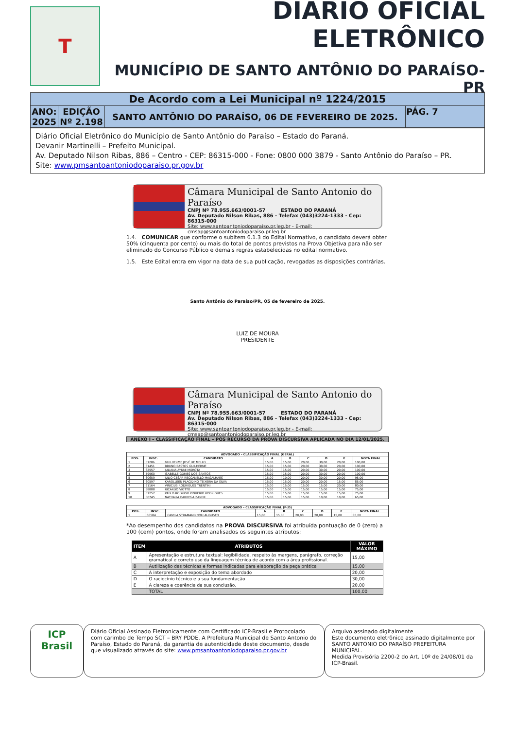T
DIÁRIO OFICIAL ELETRÔNICO
MUNICÍPIO DE SANTO ANTÔNIO DO PARAÍSO-PR
| De Acordo com a Lei Municipal nº 1224/2015 | | | |
| ANO: 2025 | EDIÇÃO Nº 2.198 | SANTO ANTÔNIO DO PARAÍSO, 06 DE FEVEREIRO DE 2025. | PÁG. 7 |
Diário Oficial Eletrônico do Município de Santo Antônio do Paraíso – Estado do Paraná.
Devanir Martinelli – Prefeito Municipal.
Av. Deputado Nilson Ribas, 886 – Centro - CEP: 86315-000 - Fone: 0800 000 3879 - Santo Antônio do Paraíso – PR.
Site: www.pmsantoantoniodoparaiso.pr.gov.br
Câmara Municipal de Santo Antonio do Paraíso
CNPJ Nº 78.955.663/0001-57 ESTADO DO PARANÁ
Av. Deputado Nilson Ribas, 886 - Telefax (043)3224-1333 - Cep: 86315-000
Site: www.santoantoniodoparaiso.pr.leg.br - E-mail: cmsap@santoantoniodoparaiso.pr.leg.br
1.4. COMUNICAR que conforme o subitem 6.1.3 do Edital Normativo, o candidato deverá obter 50% (cinquenta por cento) ou mais do total de pontos previstos na Prova Objetiva para não ser eliminado do Concurso Público e demais regras estabelecidas no edital normativo.
1.5. Este Edital entra em vigor na data de sua publicação, revogadas as disposições contrárias.
Santo Antônio do Paraíso/PR, 05 de fevereiro de 2025.
LUIZ DE MOURA
PRESIDENTE
Câmara Municipal de Santo Antonio do Paraíso
CNPJ Nº 78.955.663/0001-57 ESTADO DO PARANÁ
Av. Deputado Nilson Ribas, 886 - Telefax (043)3224-1333 - Cep: 86315-000
Site: www.santoantoniodoparaiso.pr.leg.br - E-mail: cmsap@santoantoniodoparaiso.pr.leg.br
ANEXO I – CLASSIFICAÇÃO FINAL – PÓS RECURSO DA PROVA DISCURSIVA APLICADA NO DIA 12/01/2025.
| ADVOGADO – CLASSIFICAÇÃO FINAL (GERAL) | | | | | | | | |
| --- | --- | --- | --- | --- | --- | --- | --- | --- |
| POS. | INSC. | CANDIDATO | A | B | C | D | E | NOTA FINAL |
| 1 | 61286 | GUILHERME JOSÉ DE MELLO | 15,00 | 15,00 | 20,00 | 30,00 | 20,00 | 100,00 |
| 2 | 61451 | BRUNO BASTOS GUILHERME | 15,00 | 15,00 | 20,00 | 30,00 | 20,00 | 100,00 |
| 3 | 62557 | JULIANA AYUMI MOROTA | 15,00 | 15,00 | 20,00 | 30,00 | 20,00 | 100,00 |
| 4 | 59960 | ISABELLE GOMES DOS SANTOS | 15,00 | 15,00 | 20,00 | 30,00 | 20,00 | 100,00 |
| 5 | 60659 | JULIO CESAR RECCANELLO MAGALHAES | 15,00 | 10,00 | 20,00 | 30,00 | 20,00 | 95,00 |
| 6 | 60597 | KAROLLEEN PLACIDINO TEIXEIRA DA SILVA | 15,00 | 15,00 | 20,00 | 20,00 | 15,00 | 85,00 |
| 7 | 61164 | VINICIUS RODRIGUES TRENTINI | 15,00 | 15,00 | 15,00 | 15,00 | 20,00 | 80,00 |
| 8 | 58888 | RICARDO VIOTTO | 15,00 | 15,00 | 15,00 | 15,00 | 15,00 | 75,00 |
| 9 | 61257 | PABLO RODRIGO PINHEIRO RODRIGUES | 15,00 | 15,00 | 15,00 | 15,00 | 15,00 | 75,00 |
| 10 | 60745 | NATHALIA BARBOSA ZANINI | 15,00 | 15,00 | 15,00 | 10,00 | 10,00 | 65,00 |
| ADVOGADO – CLASSIFICAÇÃO FINAL (PcD) | | | | | | | | |
| --- | --- | --- | --- | --- | --- | --- | --- | --- |
| POS. | INSC. | CANDIDATO | A | B | C | D | E | NOTA FINAL |
| 1 | 60584 | CAMILA STRAMANDINOLI AUGUSTO | 15,00 | 15,00 | 20,00 | 20,00 | 15,00 | 85,00 |
*Ao desempenho dos candidatos na PROVA DISCURSIVA foi atribuída pontuação de 0 (zero) a 100 (cem) pontos, onde foram analisados os seguintes atributos:
| ITEM | ATRIBUTOS | VALOR MÁXIMO |
| --- | --- | --- |
| A | Apresentação e estrutura textual: legibilidade, respeito às margens, parágrafo, correção gramatical e correto uso da linguagem técnica de acordo com a área profissional. | 15,00 |
| B | Autilização das técnicas e formas indicadas para elaboração da peça prática | 15,00 |
| C | A interpretação e exposição do tema abordado | 20,00 |
| D | O raciocínio técnico e a sua fundamentação | 30,00 |
| E | A clareza e coerência da sua conclusão. | 20,00 |
| | TOTAL | 100,00 |
ICP
Brasil
Diário Oficial Assinado Eletronicamente com Certificado ICP-Brasil e Protocolado com carimbo de Tempo SCT – BRY PDDE. A Prefeitura Municipal de Santo Antonio do Paraíso, Estado do Paraná, da garantia de autenticidade deste documento, desde que visualizado através do site: www.pmsantoantoniodoparaiso.pr.gov.br
Arquivo assinado digitalmente
Este documento eletrônico assinado digitalmente por SANTO ANTONIO DO PARAÍSO PREFEITURA MUNICIPAL.
Medida Provisória 2200-2 do Art. 10º de 24/08/01 da ICP-Brasil.